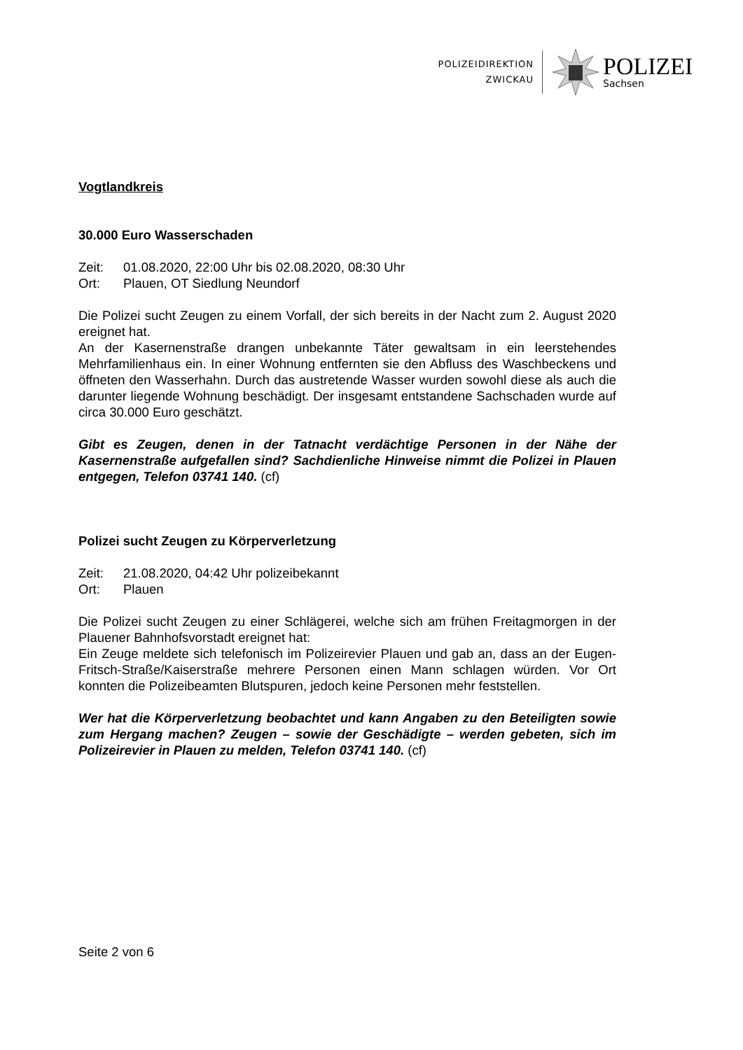POLIZEIDIREKTION
ZWICKAU
POLIZEI
Sachsen
Vogtlandkreis
30.000 Euro Wasserschaden
Zeit: 01.08.2020, 22:00 Uhr bis 02.08.2020, 08:30 Uhr
Ort: Plauen, OT Siedlung Neundorf
Die Polizei sucht Zeugen zu einem Vorfall, der sich bereits in der Nacht zum 2. August 2020 ereignet hat.
An der Kasernenstraße drangen unbekannte Täter gewaltsam in ein leerstehendes Mehrfamilienhaus ein. In einer Wohnung entfernten sie den Abfluss des Waschbeckens und öffneten den Wasserhahn. Durch das austretende Wasser wurden sowohl diese als auch die darunter liegende Wohnung beschädigt. Der insgesamt entstandene Sachschaden wurde auf circa 30.000 Euro geschätzt.
Gibt es Zeugen, denen in der Tatnacht verdächtige Personen in der Nähe der Kasernenstraße aufgefallen sind? Sachdienliche Hinweise nimmt die Polizei in Plauen entgegen, Telefon 03741 140. (cf)
Polizei sucht Zeugen zu Körperverletzung
Zeit: 21.08.2020, 04:42 Uhr polizeibekannt
Ort: Plauen
Die Polizei sucht Zeugen zu einer Schlägerei, welche sich am frühen Freitagmorgen in der Plauener Bahnhofsvorstadt ereignet hat:
Ein Zeuge meldete sich telefonisch im Polizeirevier Plauen und gab an, dass an der Eugen-Fritsch-Straße/Kaiserstraße mehrere Personen einen Mann schlagen würden. Vor Ort konnten die Polizeibeamten Blutspuren, jedoch keine Personen mehr feststellen.
Wer hat die Körperverletzung beobachtet und kann Angaben zu den Beteiligten sowie zum Hergang machen? Zeugen – sowie der Geschädigte – werden gebeten, sich im Polizeirevier in Plauen zu melden, Telefon 03741 140. (cf)
Seite 2 von 6